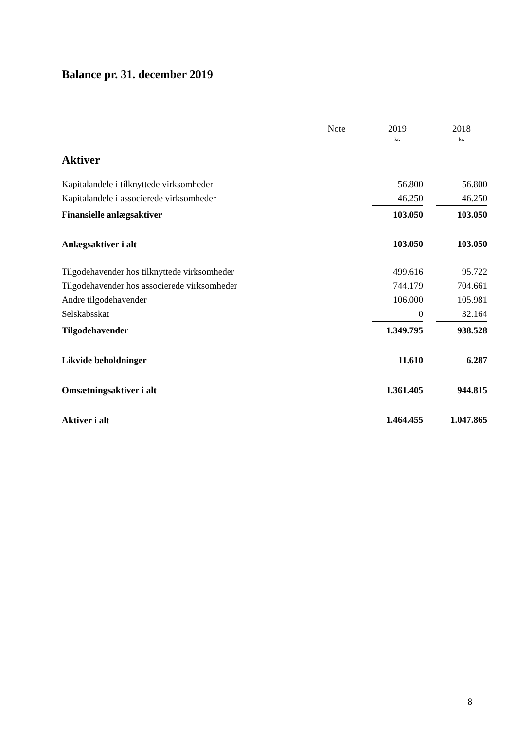Balance pr. 31. december 2019
| | Note | | 2019 | | 2018 |
| | | | kr. | | kr. |
| Aktiver | | | | | |
| Kapitalandele i tilknyttede virksomheder | | | 56.800 | | 56.800 |
| Kapitalandele i associerede virksomheder | | | 46.250 | | 46.250 |
| Finansielle anlægsaktiver | | | 103.050 | | 103.050 |
| Anlægsaktiver i alt | | | 103.050 | | 103.050 |
| Tilgodehavender hos tilknyttede virksomheder | | | 499.616 | | 95.722 |
| Tilgodehavender hos associerede virksomheder | | | 744.179 | | 704.661 |
| Andre tilgodehavender | | | 106.000 | | 105.981 |
| Selskabsskat | | | 0 | | 32.164 |
| Tilgodehavender | | | 1.349.795 | | 938.528 |
| Likvide beholdninger | | | 11.610 | | 6.287 |
| Omsætningsaktiver i alt | | | 1.361.405 | | 944.815 |
| Aktiver i alt | | | 1.464.455 | | 1.047.865 |
8